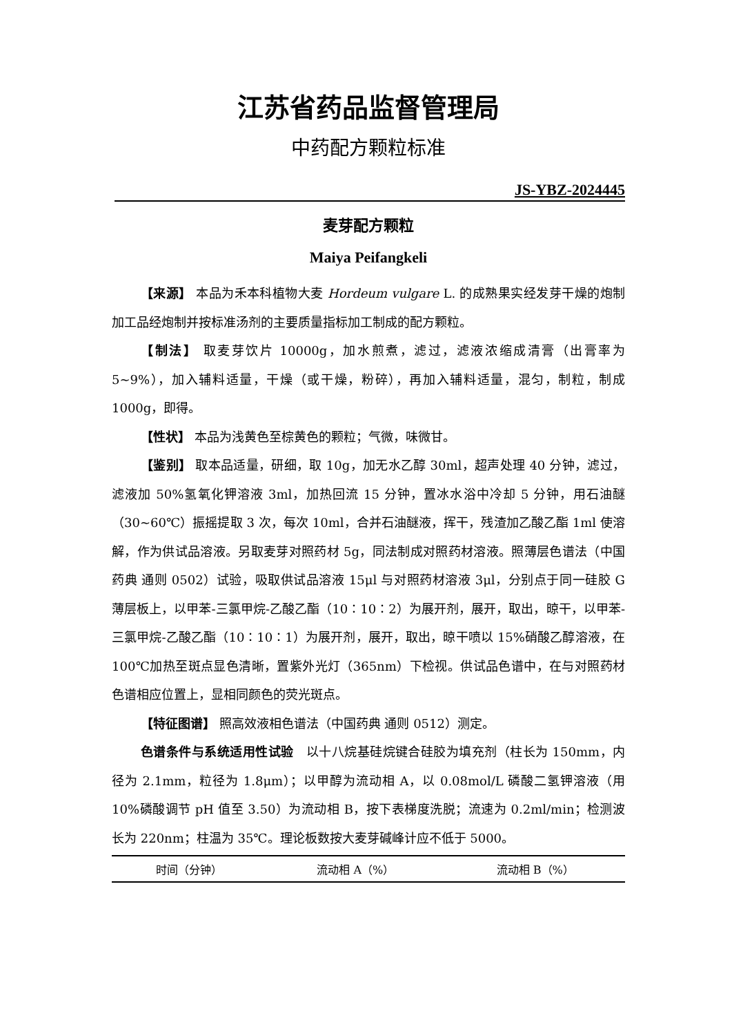江苏省药品监督管理局
中药配方颗粒标准
JS-YBZ-2024445
麦芽配方颗粒
Maiya Peifangkeli
【来源】 本品为禾本科植物大麦 Hordeum vulgare L. 的成熟果实经发芽干燥的炮制加工品经炮制并按标准汤剂的主要质量指标加工制成的配方颗粒。
【制法】 取麦芽饮片 10000g，加水煎煮，滤过，滤液浓缩成清膏（出膏率为 5~9%），加入辅料适量，干燥（或干燥，粉碎），再加入辅料适量，混匀，制粒，制成 1000g，即得。
【性状】 本品为浅黄色至棕黄色的颗粒；气微，味微甘。
【鉴别】 取本品适量，研细，取 10g，加无水乙醇 30ml，超声处理 40 分钟，滤过，滤液加 50%氢氧化钾溶液 3ml，加热回流 15 分钟，置冰水浴中冷却 5 分钟，用石油醚（30~60℃）振摇提取 3 次，每次 10ml，合并石油醚液，挥干，残渣加乙酸乙酯 1ml 使溶解，作为供试品溶液。另取麦芽对照药材 5g，同法制成对照药材溶液。照薄层色谱法（中国药典 通则 0502）试验，吸取供试品溶液 15μl 与对照药材溶液 3μl，分别点于同一硅胶 G 薄层板上，以甲苯-三氯甲烷-乙酸乙酯（10∶10∶2）为展开剂，展开，取出，晾干，以甲苯-三氯甲烷-乙酸乙酯（10∶10∶1）为展开剂，展开，取出，晾干喷以 15%硝酸乙醇溶液，在 100℃加热至斑点显色清晰，置紫外光灯（365nm）下检视。供试品色谱中，在与对照药材色谱相应位置上，显相同颜色的荧光斑点。
【特征图谱】 照高效液相色谱法（中国药典 通则 0512）测定。
色谱条件与系统适用性试验　以十八烷基硅烷键合硅胶为填充剂（柱长为 150mm，内径为 2.1mm，粒径为 1.8μm）；以甲醇为流动相 A，以 0.08mol/L 磷酸二氢钾溶液（用 10%磷酸调节 pH 值至 3.50）为流动相 B，按下表梯度洗脱；流速为 0.2ml/min；检测波长为 220nm；柱温为 35℃。理论板数按大麦芽碱峰计应不低于 5000。
| 时间（分钟） | 流动相 A（%） | 流动相 B（%） |
| --- | --- | --- |